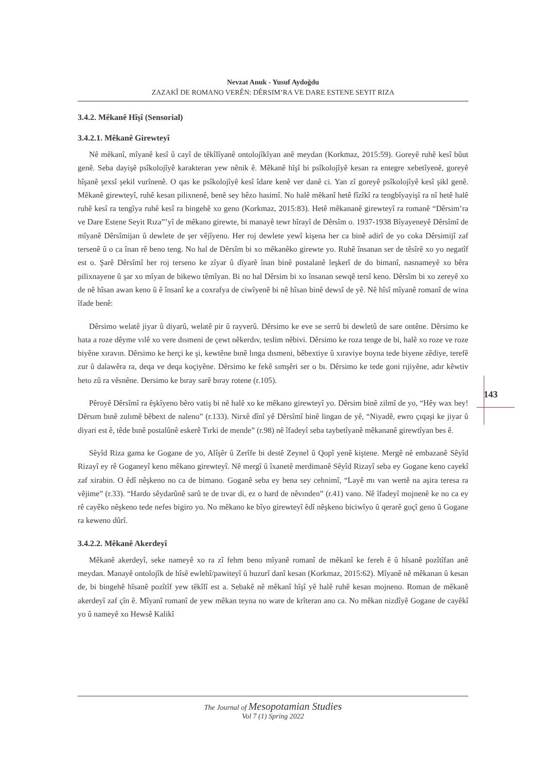Nevzat Anuk - Yusuf Aydoğdu
ZAZAKÎ DE ROMANO VERÊN: DÊRSIM’RA VE DARE ESTENE SEYIT RIZA
3.4.2. Mêkanê Hîşî (Sensorial)
3.4.2.1. Mêkanê Girewteyî
Nê mêkanî, mîyanê kesî û cayî de têkîlîyanê ontolojîkîyan anê meydan (Korkmaz, 2015:59). Goreyê ruhê kesî bûut genê. Seba dayişê psîkolojîyê karakteran yew nênik ê. Mêkanê hîşî bi psîkolojîyê kesan ra entegre xebetîyenê, goreyê hîşanê şexsî şekil vurînenê. O qas ke psîkolojîyê kesî îdare kenê ver danê ci. Yan zî goreyê psîkolojîyê kesî şikl genê. Mêkanê girewteyî, ruhê kesan pilixnenê, benê sey hêzo hasimî. No halê mêkanî hetê fîzîkî ra tengbîyayişî ra nî hetê halê ruhê kesî ra tengîya ruhê kesî ra bingehê xo geno (Korkmaz, 2015:83). Hetê mêkananê girewteyî ra romanê “Dêrsim’ra ve Dare Estene Seyit Rıza”’yî de mêkano girewte, bi manayê tewr hîrayî de Dêrsîm o. 1937-1938 Bîyayeneyê Dêrsîmî de mîyanê Dêrsîmijan û dewlete de şer vêjîyeno. Her roj dewlete yewî kişena her ca binê adirî de yo coka Dêrsimijî zaf tersenê û o ca înan rê beno teng. No hal de Dêrsîm bi xo mêkanêko girewte yo. Ruhê însanan ser de têsîrê xo yo negatîf est o. Şarê Dêrsîmî her roj terseno ke zîyar û dîyarê înan binê postalanê leşkerî de do bimanî, nasnameyê xo bêra pilixnayene û şar xo mîyan de bikewo têmîyan. Bi no hal Dêrsim bi xo însanan sewqê tersî keno. Dêrsîm bi xo zereyê xo de nê hîsan awan keno û ê însanî ke a coxrafya de ciwîyenê bi nê hîsan binê dewsî de yê. Nê hîsî mîyanê romanî de wina îfade benê:
Dêrsimo welatê jiyar û diyarû, welatê pir û rayverû. Dêrsimo ke eve se serrû bi dewletû de sare ontêne. Dêrsimo ke hata a roze dêyme vılê xo vere dısmeni de çewt nêkerdıv, teslim nêbivi. Dêrsimo ke roza tenge de bi, halê xo roze ve roze biyêne xıravın. Dêrsimo ke herçi ke şi, kewtêne bınê lınga dısmeni, bêbextiye û xıraviye boyna tede biyene zêdiye, terefê zur û dalawêra ra, deqa ve deqa koçiyêne. Dêrsimo ke fekê sımşêri ser o bı. Dêrsimo ke tede goni rıjiyêne, adır kêwtiv heto zû ra vêsnêne. Dersimo ke bıray sarê bıray rotene (r.105).
Pêroyê Dêrsîmî ra êşkîyeno bêro vatiş bi nê halê xo ke mêkano girewteyî yo. Dêrsim binê zilmî de yo, “Hêy wax hey! Dêrsım bınê zulımê bêbext de naleno” (r.133). Nirxê dînî yê Dêrsîmî binê lingan de yê, “Niyadê, ewro çıqaşi ke jiyar û diyari est ê, têde bınê postalûnê eskerê Tırki de mende” (r.98) nê îfadeyî seba taybetîyanê mêkananê girewtîyan bes ê.
Sêyîd Riza gama ke Gogane de yo, Alîşêr û Zerîfe bi destê Zeynel û Qopî yenê kiştene. Mergê nê embazanê Sêyîd Rizayî ey rê Goganeyî keno mêkano girewteyî. Nê mergî û îxanetê merdimanê Sêyîd Rizayî seba ey Gogane keno cayekî zaf xirabin. O êdî nêşkeno no ca de bimano. Goganê seba ey bena sey cehnimî, “Layê mı van wertê na aşira teresa ra vêjime” (r.33). “Hardo sêydarûnê sarû te de tıvar di, ez o hard de nêvınden” (r.41) vano. Nê îfadeyî mojnenê ke no ca ey rê cayêko nêşkeno tede nefes bigiro yo. No mêkano ke bîyo girewteyî êdî nêşkeno biciwîyo û qerarê goçî geno û Gogane ra keweno dûrî.
3.4.2.2. Mêkanê Akerdeyî
Mêkanê akerdeyî, seke nameyê xo ra zî fehm beno mîyanê romanî de mêkanî ke fereh ê û hîsanê pozîtîfan anê meydan. Manayê ontolojîk de hîsê ewlehî/pawiteyî û huzurî danî kesan (Korkmaz, 2015:62). Mîyanê nê mêkanan û kesan de, bi bingehê hîsanê pozîtîf yew têkîlî est a. Sebakê nê mêkanî hîşî yê halê ruhê kesan mojneno. Roman de mêkanê akerdeyî zaf çîn ê. Mîyanî romanî de yew mêkan teyna no ware de krîteran ano ca. No mêkan nizdîyê Gogane de cayêkî yo û nameyê xo Hewsê Kalikî
143
The Journal of Mesopotamian Studies
Vol 7 (1) Spring 2022